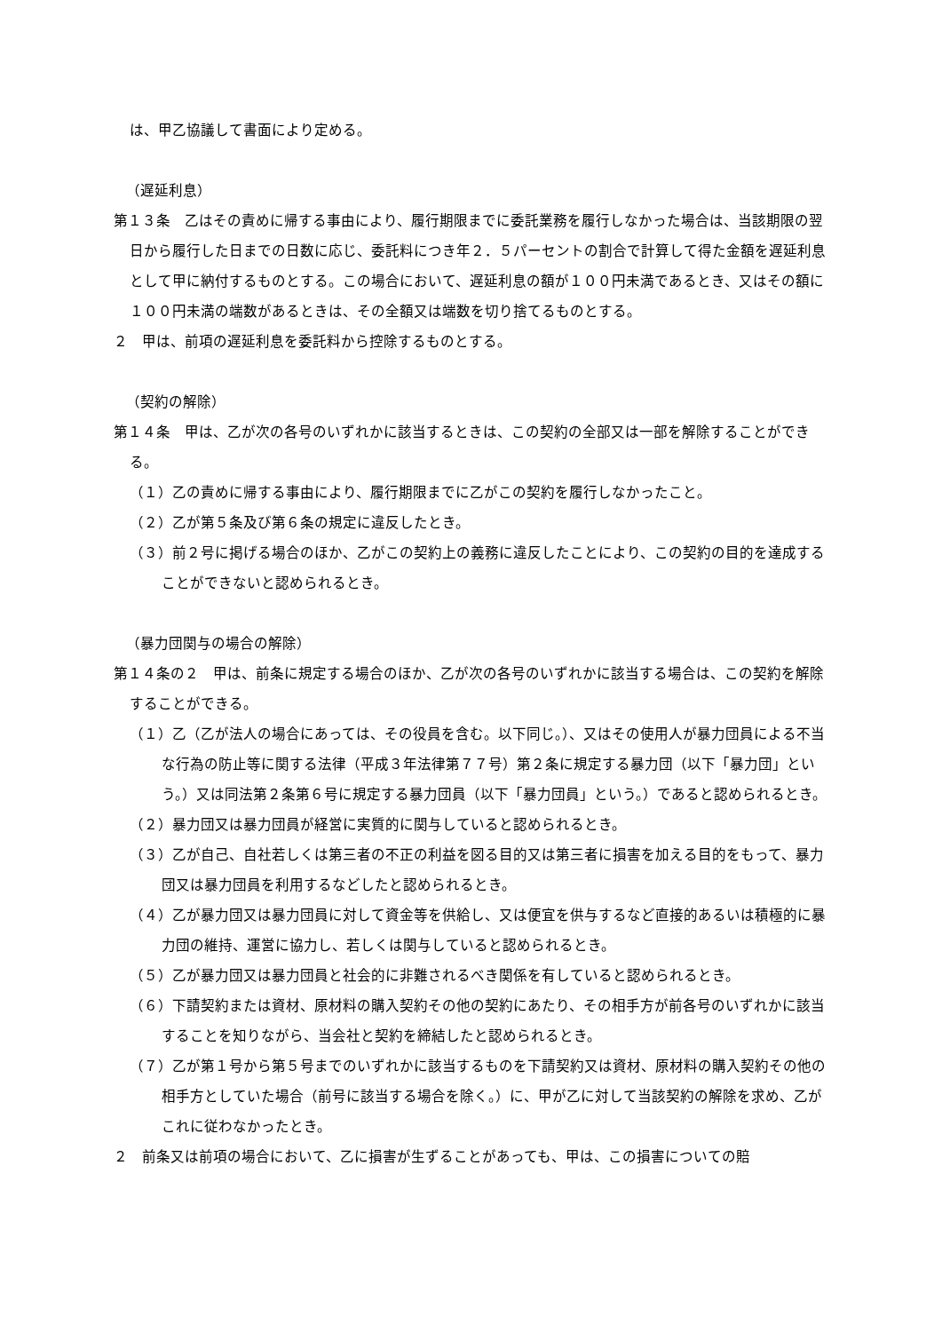は、甲乙協議して書面により定める。
（遅延利息）
第１３条　乙はその責めに帰する事由により、履行期限までに委託業務を履行しなかった場合は、当該期限の翌日から履行した日までの日数に応じ、委託料につき年２．５パーセントの割合で計算して得た金額を遅延利息として甲に納付するものとする。この場合において、遅延利息の額が１００円未満であるとき、又はその額に１００円未満の端数があるときは、その全額又は端数を切り捨てるものとする。
２　甲は、前項の遅延利息を委託料から控除するものとする。
（契約の解除）
第１４条　甲は、乙が次の各号のいずれかに該当するときは、この契約の全部又は一部を解除することができる。
（１）乙の責めに帰する事由により、履行期限までに乙がこの契約を履行しなかったこと。
（２）乙が第５条及び第６条の規定に違反したとき。
（３）前２号に掲げる場合のほか、乙がこの契約上の義務に違反したことにより、この契約の目的を達成することができないと認められるとき。
（暴力団関与の場合の解除）
第１４条の２　甲は、前条に規定する場合のほか、乙が次の各号のいずれかに該当する場合は、この契約を解除することができる。
（１）乙（乙が法人の場合にあっては、その役員を含む。以下同じ。）、又はその使用人が暴力団員による不当な行為の防止等に関する法律（平成３年法律第７７号）第２条に規定する暴力団（以下「暴力団」という。）又は同法第２条第６号に規定する暴力団員（以下「暴力団員」という。）であると認められるとき。
（２）暴力団又は暴力団員が経営に実質的に関与していると認められるとき。
（３）乙が自己、自社若しくは第三者の不正の利益を図る目的又は第三者に損害を加える目的をもって、暴力団又は暴力団員を利用するなどしたと認められるとき。
（４）乙が暴力団又は暴力団員に対して資金等を供給し、又は便宜を供与するなど直接的あるいは積極的に暴力団の維持、運営に協力し、若しくは関与していると認められるとき。
（５）乙が暴力団又は暴力団員と社会的に非難されるべき関係を有していると認められるとき。
（６）下請契約または資材、原材料の購入契約その他の契約にあたり、その相手方が前各号のいずれかに該当することを知りながら、当会社と契約を締結したと認められるとき。
（７）乙が第１号から第５号までのいずれかに該当するものを下請契約又は資材、原材料の購入契約その他の相手方としていた場合（前号に該当する場合を除く。）に、甲が乙に対して当該契約の解除を求め、乙がこれに従わなかったとき。
２　前条又は前項の場合において、乙に損害が生ずることがあっても、甲は、この損害についての賠